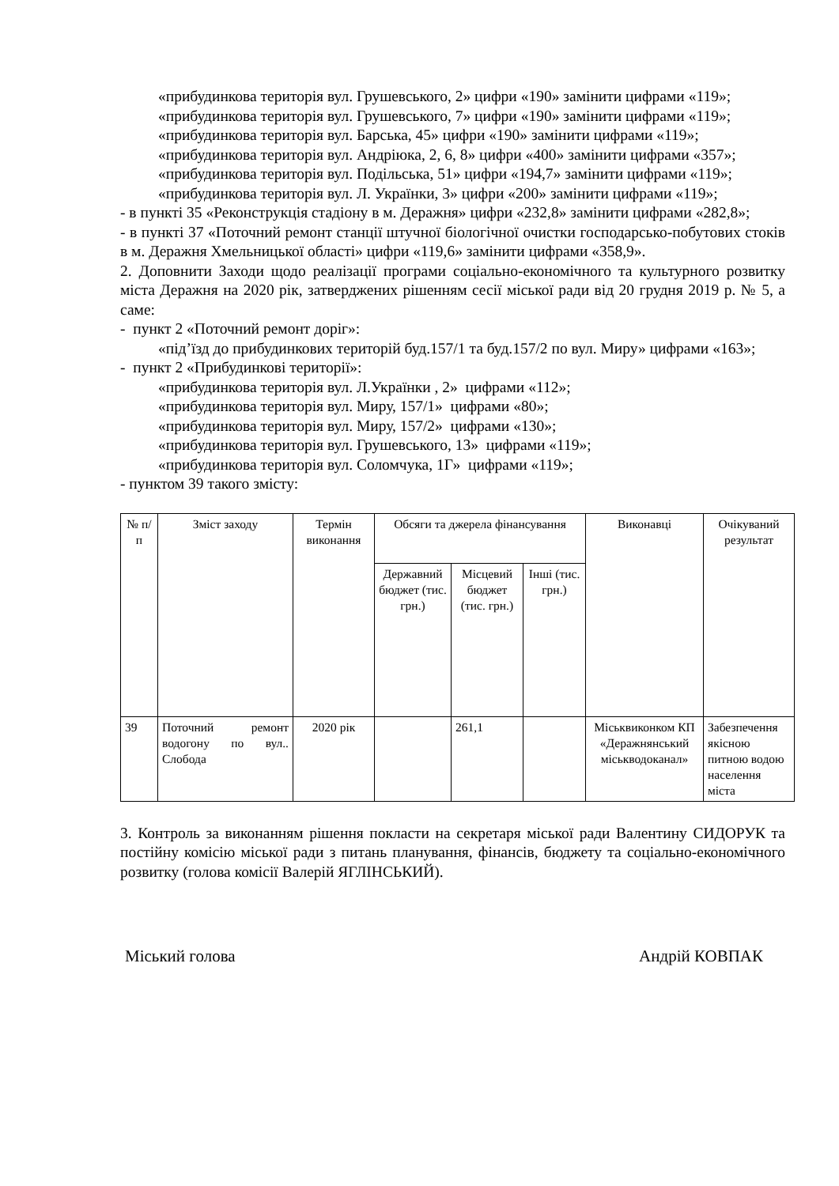«прибудинкова територія вул. Грушевського, 2» цифри «190» замінити цифрами «119»;
«прибудинкова територія вул. Грушевського, 7» цифри «190» замінити цифрами «119»;
«прибудинкова територія вул. Барська, 45» цифри «190» замінити цифрами «119»;
«прибудинкова територія вул. Андріюка, 2, 6, 8» цифри «400» замінити цифрами «357»;
«прибудинкова територія вул. Подільська, 51» цифри «194,7» замінити цифрами «119»;
«прибудинкова територія вул. Л. Українки, 3» цифри «200» замінити цифрами «119»;
- в пункті 35 «Реконструкція стадіону в м. Деражня» цифри «232,8» замінити цифрами «282,8»;
- в пункті 37 «Поточний ремонт станції штучної біологічної очистки господарсько-побутових стоків в м. Деражня Хмельницької області» цифри «119,6» замінити цифрами «358,9».
2. Доповнити Заходи щодо реалізації програми соціально-економічного та культурного розвитку міста Деражня на 2020 рік, затверджених рішенням сесії міської ради від 20 грудня 2019 р. № 5, а саме:
- пункт 2 «Поточний ремонт доріг»:
«під’їзд до прибудинкових територій буд.157/1 та буд.157/2 по вул. Миру» цифрами «163»;
- пункт 2 «Прибудинкові території»:
«прибудинкова територія вул. Л.Українки , 2» цифрами «112»;
«прибудинкова територія вул. Миру, 157/1» цифрами «80»;
«прибудинкова територія вул. Миру, 157/2» цифрами «130»;
«прибудинкова територія вул. Грушевського, 13» цифрами «119»;
«прибудинкова територія вул. Соломчука, 1Г» цифрами «119»;
- пунктом 39 такого змісту:
| № п/п | Зміст заходу | Термін виконання | Обсяги та джерела фінансування | | | Виконавці | Очікуваний результат |
| --- | --- | --- | --- | --- | --- | --- | --- |
| | | | Державний бюджет (тис. грн.) | Місцевий бюджет (тис. грн.) | Інші (тис. грн.) | | |
| 39 | Поточний ремонт водогону по вул.. Слобода | 2020 рік | | 261,1 | | Міськвиконком КП «Деражнянський міськводоканал» | Забезпечення якісною питною водою населення міста |
3. Контроль за виконанням рішення покласти на секретаря міської ради Валентину СИДОРУК та постійну комісію міської ради з питань планування, фінансів, бюджету та соціально-економічного розвитку (голова комісії Валерій ЯГЛІНСЬКИЙ).
Міський голова Андрій КОВПАК